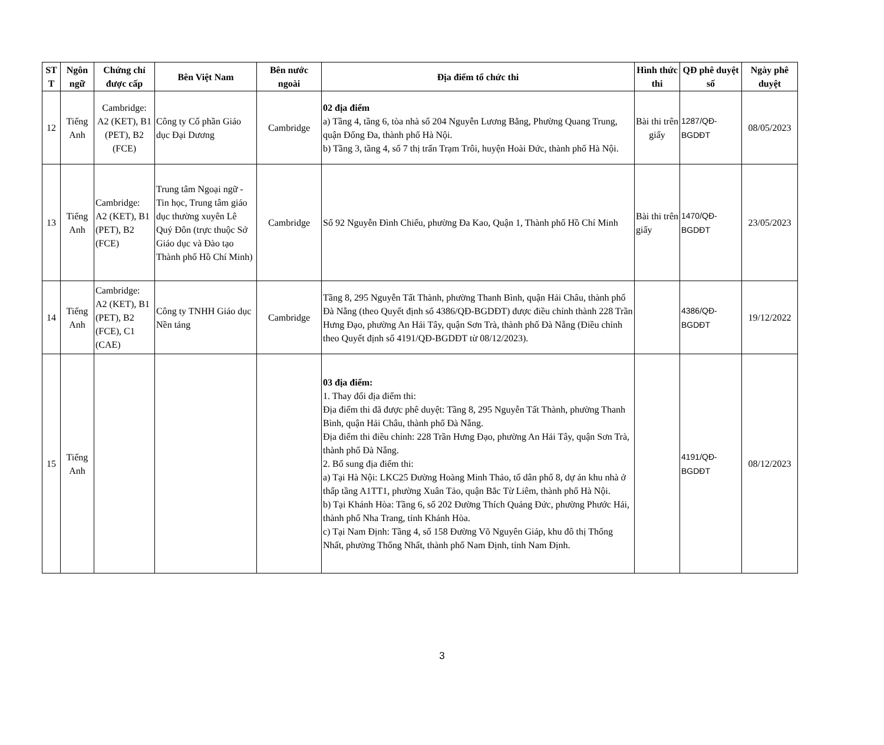| ST T | Ngôn ngữ | Chứng chỉ được cấp | Bên Việt Nam | Bên nước ngoài | Địa điểm tổ chức thi | Hình thức thi | QĐ phê duyệt số | Ngày phê duyệt |
| --- | --- | --- | --- | --- | --- | --- | --- | --- |
| 12 | Tiếng Anh | Cambridge: A2 (KET), B1 (PET), B2 (FCE) | Công ty Cổ phần Giáo dục Đại Dương | Cambridge | 02 địa điểm a) Tầng 4, tầng 6, tòa nhà số 204 Nguyễn Lương Bằng, Phường Quang Trung, quận Đống Đa, thành phố Hà Nội. b) Tầng 3, tầng 4, số 7 thị trấn Trạm Trôi, huyện Hoài Đức, thành phố Hà Nội. | Bài thi trên giấy | 1287/QĐ-BGDĐT | 08/05/2023 |
| 13 | Tiếng Anh | Cambridge: A2 (KET), B1 (PET), B2 (FCE) | Trung tâm Ngoại ngữ - Tin học, Trung tâm giáo dục thường xuyên Lê Quý Đôn (trực thuộc Sở Giáo dục và Đào tạo Thành phố Hồ Chí Minh) | Cambridge | Số 92 Nguyễn Đình Chiểu, phường Đa Kao, Quận 1, Thành phố Hồ Chí Minh | Bài thi trên giấy | 1470/QĐ-BGDĐT | 23/05/2023 |
| 14 | Tiếng Anh | Cambridge: A2 (KET), B1 (PET), B2 (FCE), C1 (CAE) | Công ty TNHH Giáo dục Nền tảng | Cambridge | Tầng 8, 295 Nguyễn Tất Thành, phường Thanh Bình, quận Hải Châu, thành phố Đà Nẵng (theo Quyết định số 4386/QĐ-BGDĐT) được điều chỉnh thành 228 Trần Hưng Đạo, phường An Hải Tây, quận Sơn Trà, thành phố Đà Nẵng (Điều chỉnh theo Quyết định số 4191/QĐ-BGDĐT từ 08/12/2023). | | 4386/QĐ-BGDĐT | 19/12/2022 |
| 15 | Tiếng Anh | | | | 03 địa điểm: 1. Thay đổi địa điểm thi: Địa điểm thi đã được phê duyệt: Tầng 8, 295 Nguyễn Tất Thành, phường Thanh Bình, quận Hải Châu, thành phố Đà Nẵng. Địa điểm thi điều chỉnh: 228 Trần Hưng Đạo, phường An Hải Tây, quận Sơn Trà, thành phố Đà Nẵng. 2. Bổ sung địa điểm thi: a) Tại Hà Nội: LKC25 Đường Hoàng Minh Thảo, tổ dân phố 8, dự án khu nhà ở thấp tầng A1TT1, phường Xuân Tảo, quận Bắc Từ Liêm, thành phố Hà Nội. b) Tại Khánh Hòa: Tầng 6, số 202 Đường Thích Quảng Đức, phường Phước Hải, thành phố Nha Trang, tỉnh Khánh Hòa. c) Tại Nam Định: Tầng 4, số 158 Đường Võ Nguyên Giáp, khu đô thị Thống Nhất, phường Thống Nhất, thành phố Nam Định, tỉnh Nam Định. | | 4191/QĐ-BGDĐT | 08/12/2023 |
3